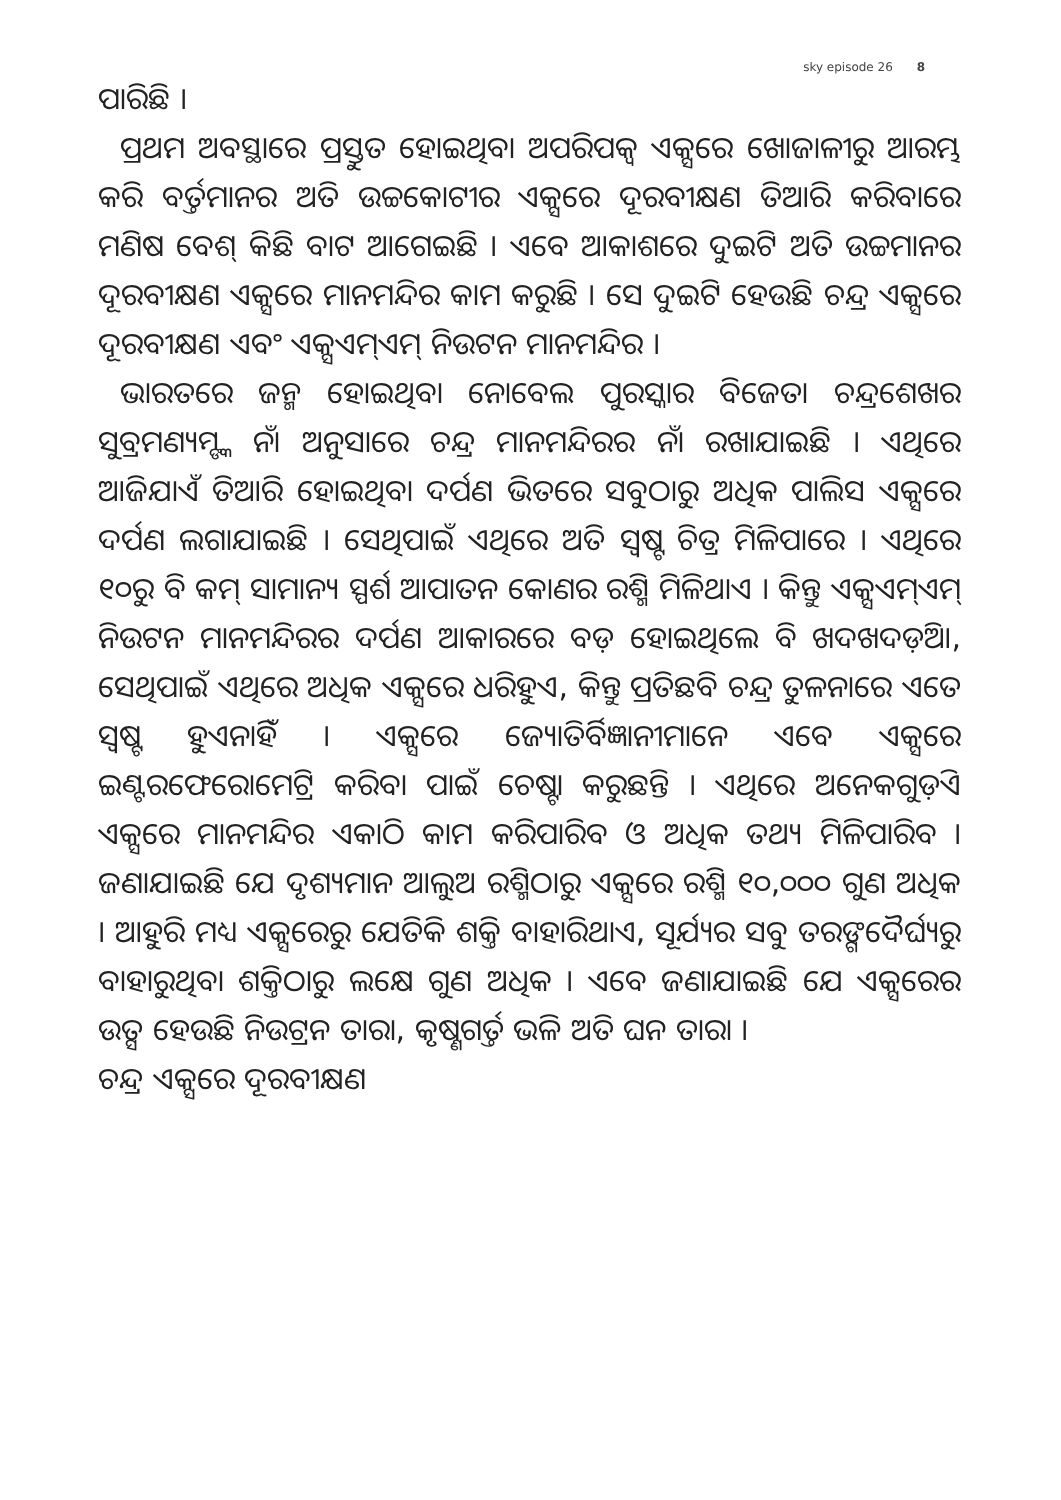sky episode 26 8
ପାରିଛି ।
ପ୍ରଥମ ଅବସ୍ଥାରେ ପ୍ରସ୍ତୁତ ହୋଇଥିବା ଅପରିପକ୍ୱ ଏକ୍ସରେ ଖୋଜାଳୀରୁ ଆରମ୍ଭ କରି ବର୍ତ୍ତମାନର ଅତି ଉଚ୍ଚକୋଟୀର ଏକ୍ସରେ ଦୂରବୀକ୍ଷଣ ତିଆରି କରିବାରେ ମଣିଷ ବେଶ୍ କିଛି ବାଟ ଆଗେଇଛି । ଏବେ ଆକାଶରେ ଦୁଇଟି ଅତି ଉଚ୍ଚମାନର ଦୂରବୀକ୍ଷଣ ଏକ୍ସରେ ମାନମନ୍ଦିର କାମ କରୁଛି । ସେ ଦୁଇଟି ହେଉଛି ଚନ୍ଦ୍ର ଏକ୍ସରେ ଦୂରବୀକ୍ଷଣ ଏବଂ ଏକ୍ସଏମ୍ଏମ୍ ନିଉଟନ ମାନମନ୍ଦିର ।
ଭାରତରେ ଜନ୍ମ ହୋଇଥିବା ନୋବେଲ ପୁରସ୍କାର ବିଜେତା ଚନ୍ଦ୍ରଶେଖର ସୁବ୍ରମଣ୍ୟମ୍ଙ୍କ ନାଁ ଅନୁସାରେ ଚନ୍ଦ୍ର ମାନମନ୍ଦିରର ନାଁ ରଖାଯାଇଛି । ଏଥିରେ ଆଜିଯାଏଁ ତିଆରି ହୋଇଥିବା ଦର୍ପଣ ଭିତରେ ସବୁଠାରୁ ଅଧିକ ପାଲିସ ଏକ୍ସରେ ଦର୍ପଣ ଲଗାଯାଇଛି । ସେଥିପାଇଁ ଏଥିରେ ଅତି ସ୍ୱଷ୍ଟ ଚିତ୍ର ମିଳିପାରେ । ଏଥିରେ ୧୦ରୁ ବି କମ୍ ସାମାନ୍ୟ ସ୍ପର୍ଶ ଆପାତନ କୋଣର ରଶ୍ମି ମିଳିଥାଏ । କିନ୍ତୁ ଏକ୍ସଏମ୍ଏମ୍ ନିଉଟନ ମାନମନ୍ଦିରର ଦର୍ପଣ ଆକାରରେ ବଡ଼ ହୋଇଥିଲେ ବି ଖଦଖଦଡ଼ିଆ, ସେଥିପାଇଁ ଏଥିରେ ଅଧିକ ଏକ୍ସରେ ଧରିହୁଏ, କିନ୍ତୁ ପ୍ରତିଛବି ଚନ୍ଦ୍ର ତୁଳନାରେ ଏତେ ସ୍ୱଷ୍ଟ ହୁଏନାହିଁ । ଏକ୍ସରେ ଜ୍ୟୋତିର୍ବିଜ୍ଞାନୀମାନେ ଏବେ ଏକ୍ସରେ ଇଣ୍ଟରଫେରୋମେଟ୍ରି କରିବା ପାଇଁ ଚେଷ୍ଟା କରୁଛନ୍ତି । ଏଥିରେ ଅନେକଗୁଡ଼ିଏ ଏକ୍ସରେ ମାନମନ୍ଦିର ଏକାଠି କାମ କରିପାରିବ ଓ ଅଧିକ ତଥ୍ୟ ମିଳିପାରିବ । ଜଣାଯାଇଛି ଯେ ଦୃଶ୍ୟମାନ ଆଲୁଅ ରଶ୍ମିଠାରୁ ଏକ୍ସରେ ରଶ୍ମି ୧୦,୦୦୦ ଗୁଣ ଅଧିକ । ଆହୁରି ମଧ୍ୟ ଏକ୍ସରେରୁ ଯେତିକି ଶକ୍ତି ବାହାରିଥାଏ, ସୂର୍ଯ୍ୟର ସବୁ ତରଙ୍ଗଦୈର୍ଘ୍ୟରୁ ବାହାରୁଥିବା ଶକ୍ତିଠାରୁ ଲକ୍ଷେ ଗୁଣ ଅଧିକ । ଏବେ ଜଣାଯାଇଛି ଯେ ଏକ୍ସରେର ଉତ୍ସ ହେଉଛି ନିଉଟ୍ରନ ତାରା, କୃଷ୍ଣଗର୍ତ୍ତ ଭଳି ଅତି ଘନ ତାରା ।
ଚନ୍ଦ୍ର ଏକ୍ସରେ ଦୂରବୀକ୍ଷଣ